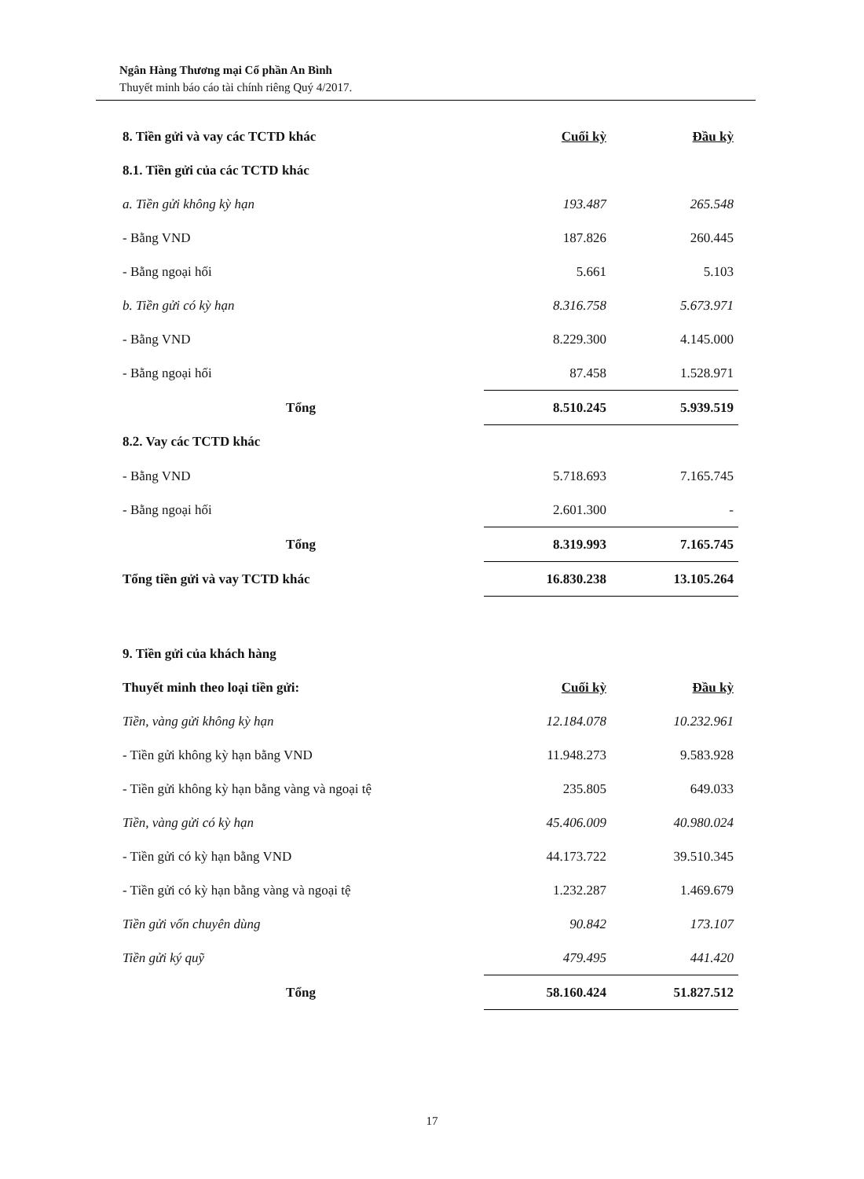Ngân Hàng Thương mại Cổ phần An Bình
Thuyết minh báo cáo tài chính riêng Quý 4/2017.
| 8. Tiền gửi và vay các TCTD khác | Cuối kỳ | Đầu kỳ |
| 8.1. Tiền gửi của các TCTD khác | | |
| a. Tiền gửi không kỳ hạn | 193.487 | 265.548 |
| - Bằng VND | 187.826 | 260.445 |
| - Bằng ngoại hối | 5.661 | 5.103 |
| b. Tiền gửi có kỳ hạn | 8.316.758 | 5.673.971 |
| - Bằng VND | 8.229.300 | 4.145.000 |
| - Bằng ngoại hối | 87.458 | 1.528.971 |
| Tổng | 8.510.245 | 5.939.519 |
| 8.2. Vay các TCTD khác | | |
| - Bằng VND | 5.718.693 | 7.165.745 |
| - Bằng ngoại hối | 2.601.300 | - |
| Tổng | 8.319.993 | 7.165.745 |
| Tổng tiền gửi và vay TCTD khác | 16.830.238 | 13.105.264 |
| 9. Tiền gửi của khách hàng | | |
| Thuyết minh theo loại tiền gửi: | Cuối kỳ | Đầu kỳ |
| Tiền, vàng gửi không kỳ hạn | 12.184.078 | 10.232.961 |
| - Tiền gửi không kỳ hạn bằng VND | 11.948.273 | 9.583.928 |
| - Tiền gửi không kỳ hạn bằng vàng và ngoại tệ | 235.805 | 649.033 |
| Tiền, vàng gửi có kỳ hạn | 45.406.009 | 40.980.024 |
| - Tiền gửi có kỳ hạn bằng VND | 44.173.722 | 39.510.345 |
| - Tiền gửi có kỳ hạn bằng vàng và ngoại tệ | 1.232.287 | 1.469.679 |
| Tiền gửi vốn chuyên dùng | 90.842 | 173.107 |
| Tiền gửi ký quỹ | 479.495 | 441.420 |
| Tổng | 58.160.424 | 51.827.512 |
17